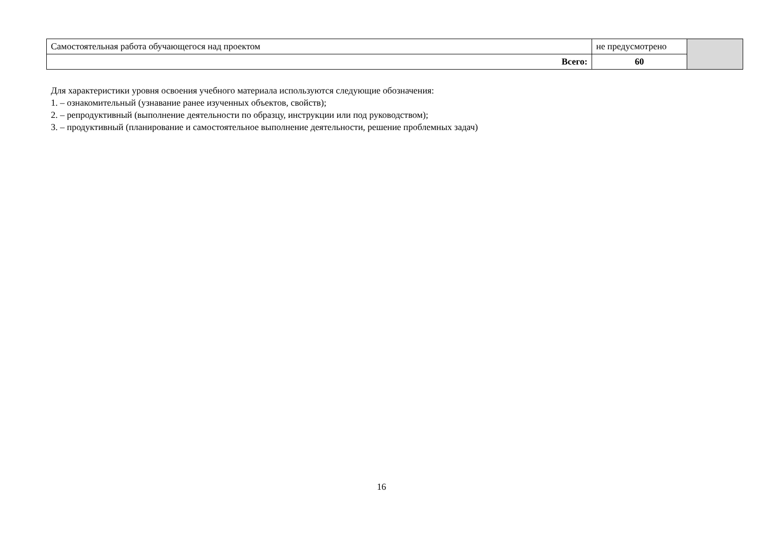| Самостоятельная работа обучающегося над проектом | не предусмотрено | |
| Всего: | 60 | |
Для характеристики уровня освоения учебного материала используются следующие обозначения:
1. – ознакомительный (узнавание ранее изученных объектов, свойств);
2. – репродуктивный (выполнение деятельности по образцу, инструкции или под руководством);
3. – продуктивный (планирование и самостоятельное выполнение деятельности, решение проблемных задач)
16